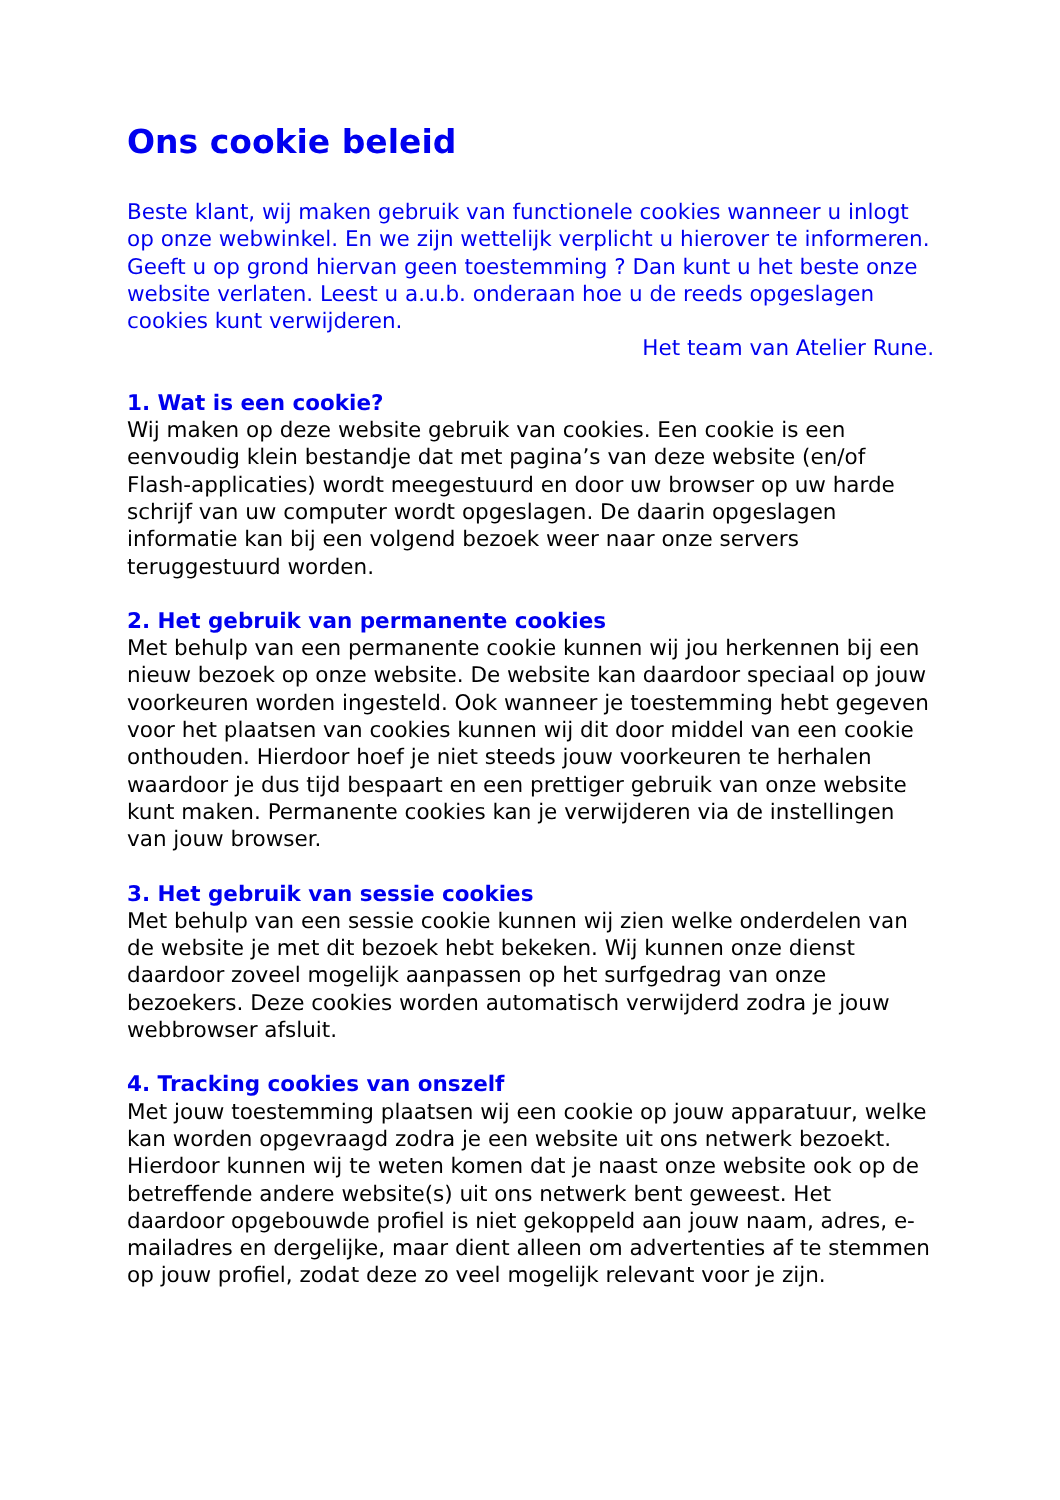Ons cookie beleid
Beste klant, wij maken gebruik van functionele cookies wanneer u inlogt op onze webwinkel. En we zijn wettelijk verplicht u hierover te informeren. Geeft u op grond hiervan geen toestemming ? Dan kunt u het beste onze website verlaten. Leest u a.u.b. onderaan hoe u de reeds opgeslagen cookies kunt verwijderen.
Het team van Atelier Rune.
1. Wat is een cookie?
Wij maken op deze website gebruik van cookies. Een cookie is een eenvoudig klein bestandje dat met pagina’s van deze website (en/of Flash-applicaties) wordt meegestuurd en door uw browser op uw harde schrijf van uw computer wordt opgeslagen. De daarin opgeslagen informatie kan bij een volgend bezoek weer naar onze servers teruggestuurd worden.
2. Het gebruik van permanente cookies
Met behulp van een permanente cookie kunnen wij jou herkennen bij een nieuw bezoek op onze website. De website kan daardoor speciaal op jouw voorkeuren worden ingesteld. Ook wanneer je toestemming hebt gegeven voor het plaatsen van cookies kunnen wij dit door middel van een cookie onthouden. Hierdoor hoef je niet steeds jouw voorkeuren te herhalen waardoor je dus tijd bespaart en een prettiger gebruik van onze website kunt maken. Permanente cookies kan je verwijderen via de instellingen van jouw browser.
3. Het gebruik van sessie cookies
Met behulp van een sessie cookie kunnen wij zien welke onderdelen van de website je met dit bezoek hebt bekeken. Wij kunnen onze dienst daardoor zoveel mogelijk aanpassen op het surfgedrag van onze bezoekers. Deze cookies worden automatisch verwijderd zodra je jouw webbrowser afsluit.
4. Tracking cookies van onszelf
Met jouw toestemming plaatsen wij een cookie op jouw apparatuur, welke kan worden opgevraagd zodra je een website uit ons netwerk bezoekt. Hierdoor kunnen wij te weten komen dat je naast onze website ook op de betreffende andere website(s) uit ons netwerk bent geweest. Het daardoor opgebouwde profiel is niet gekoppeld aan jouw naam, adres, e-mailadres en dergelijke, maar dient alleen om advertenties af te stemmen op jouw profiel, zodat deze zo veel mogelijk relevant voor je zijn.